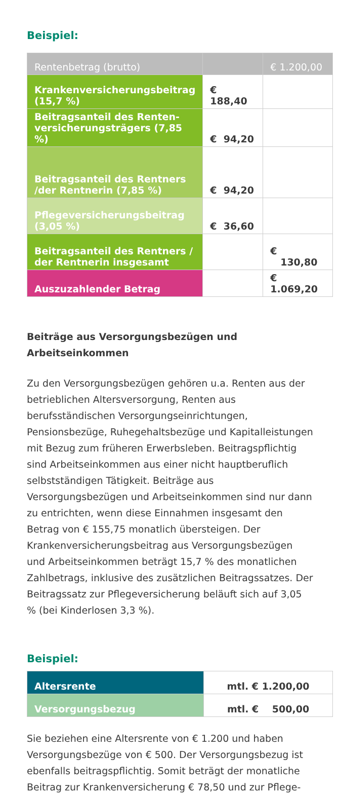Beispiel:
| Rentenbetrag (brutto) | | € 1.200,00 |
| Krankenversicherungsbeitrag (15,7 %) | € 188,40 | |
| Beitragsanteil des Renten­versicherungsträgers (7,85 %) | € 94,20 | |
| Beitragsanteil des Rentners /der Rentnerin (7,85 %) | € 94,20 | |
| Pflegeversicherungsbeitrag (3,05 %) | € 36,60 | |
| Beitragsanteil des Rentners / der Rentnerin insgesamt | | € 130,80 |
| Auszuzahlender Betrag | | € 1.069,20 |
Beiträge aus Versorgungsbezügen und
Arbeitseinkommen
Zu den Versorgungsbezügen gehören u.a. Renten aus der betrieblichen Altersversorgung, Renten aus berufsständischen Versorgungseinrichtungen, Pensionsbezüge, Ruhegehalts­bezüge und Kapitalleistungen mit Bezug zum früheren Erwerbsleben. Beitragspflichtig sind Arbeitseinkommen aus einer nicht hauptberuflich selbstständigen Tätigkeit. Beiträge aus Versorgungsbezügen und Arbeitseinkommen sind nur dann zu entrichten, wenn diese Einnahmen insgesamt den Betrag von € 155,75 monatlich übersteigen. Der Krankenversicherungsbeitrag aus Versorgungsbezügen und Arbeitseinkommen beträgt 15,7 % des monatlichen Zahlbetrags, inklusive des zusätzlichen Beitragssatzes. Der Beitragssatz zur Pflegeversicherung beläuft sich auf 3,05 % (bei Kinderlosen 3,3 %).
Beispiel:
| Altersrente | mtl. € 1.200,00 |
| Versorgungsbezug | mtl. € 500,00 |
Sie beziehen eine Altersrente von € 1.200 und haben Versorgungsbezüge von € 500. Der Versorgungsbezug ist ebenfalls beitragspflichtig. Somit beträgt der monatliche Beitrag zur Krankenversicherung € 78,50 und zur Pflege-